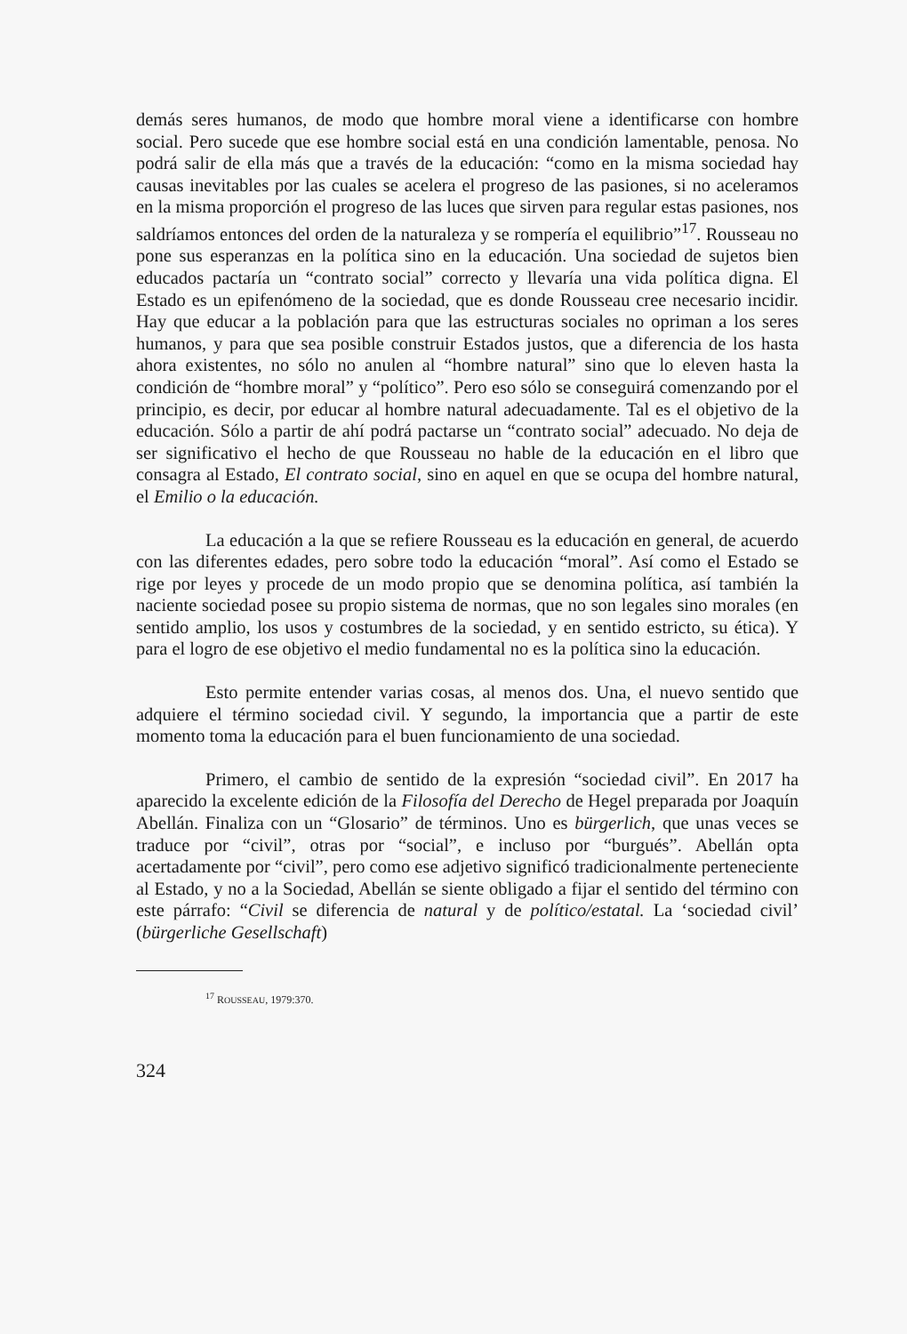demás seres humanos, de modo que hombre moral viene a identificarse con hombre social. Pero sucede que ese hombre social está en una condición lamentable, penosa. No podrá salir de ella más que a través de la educación: “como en la misma sociedad hay causas inevitables por las cuales se acelera el progreso de las pasiones, si no aceleramos en la misma proporción el progreso de las luces que sirven para regular estas pasiones, nos saldríamos entonces del orden de la naturaleza y se rompería el equilibrio”<sup>17</sup>. Rousseau no pone sus esperanzas en la política sino en la educación. Una sociedad de sujetos bien educados pactaría un “contrato social” correcto y llevaría una vida política digna. El Estado es un epifenómeno de la sociedad, que es donde Rousseau cree necesario incidir. Hay que educar a la población para que las estructuras sociales no opriman a los seres humanos, y para que sea posible construir Estados justos, que a diferencia de los hasta ahora existentes, no sólo no anulen al “hombre natural” sino que lo eleven hasta la condición de “hombre moral” y “político”. Pero eso sólo se conseguirá comenzando por el principio, es decir, por educar al hombre natural adecuadamente. Tal es el objetivo de la educación. Sólo a partir de ahí podrá pactarse un “contrato social” adecuado. No deja de ser significativo el hecho de que Rousseau no hable de la educación en el libro que consagra al Estado, El contrato social, sino en aquel en que se ocupa del hombre natural, el Emilio o la educación.
La educación a la que se refiere Rousseau es la educación en general, de acuerdo con las diferentes edades, pero sobre todo la educación “moral”. Así como el Estado se rige por leyes y procede de un modo propio que se denomina política, así también la naciente sociedad posee su propio sistema de normas, que no son legales sino morales (en sentido amplio, los usos y costumbres de la sociedad, y en sentido estricto, su ética). Y para el logro de ese objetivo el medio fundamental no es la política sino la educación.
Esto permite entender varias cosas, al menos dos. Una, el nuevo sentido que adquiere el término sociedad civil. Y segundo, la importancia que a partir de este momento toma la educación para el buen funcionamiento de una sociedad.
Primero, el cambio de sentido de la expresión “sociedad civil”. En 2017 ha aparecido la excelente edición de la Filosofía del Derecho de Hegel preparada por Joaquín Abellán. Finaliza con un “Glosario” de términos. Uno es bürgerlich, que unas veces se traduce por “civil”, otras por “social”, e incluso por “burgués”. Abellán opta acertadamente por “civil”, pero como ese adjetivo significó tradicionalmente perteneciente al Estado, y no a la Sociedad, Abellán se siente obligado a fijar el sentido del término con este párrafo: “Civil se diferencia de natural y de político/estatal. La ‘sociedad civil’ (bürgerliche Gesellschaft)
<sup>17</sup> ROUSSEAU, 1979:370.
324